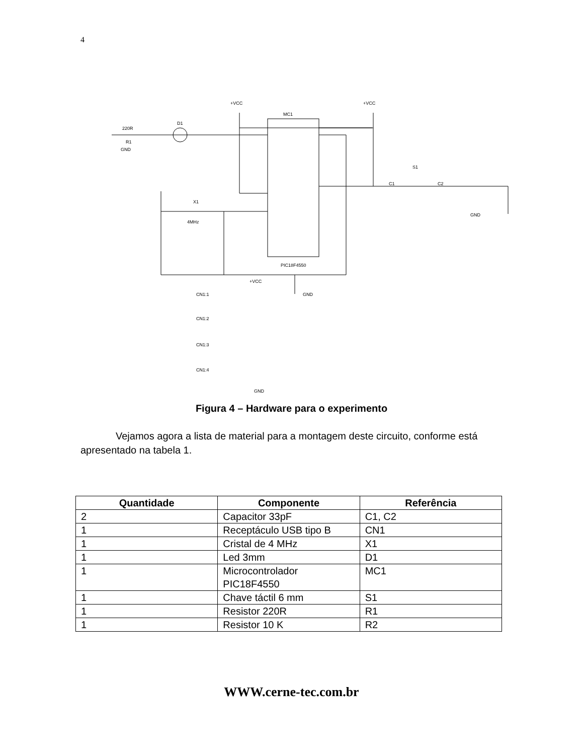4
MC1
PIC18F4550
+VCC
+VCC
+VCC
GND
GND
GND
GND
X1
4MHz
220R
R1
D1
S1
C1
C2
CN1:1
CN1:2
CN1:3
CN1:4
Figura 4 – Hardware para o experimento
Vejamos agora a lista de material para a montagem deste circuito, conforme está apresentado na tabela 1.
| Quantidade | Componente | Referência |
| --- | --- | --- |
| 2 | Capacitor 33pF | C1, C2 |
| 1 | Receptáculo USB tipo B | CN1 |
| 1 | Cristal de 4 MHz | X1 |
| 1 | Led 3mm | D1 |
| 1 | Microcontrolador PIC18F4550 | MC1 |
| 1 | Chave táctil 6 mm | S1 |
| 1 | Resistor 220R | R1 |
| 1 | Resistor 10 K | R2 |
WWW.cerne-tec.com.br